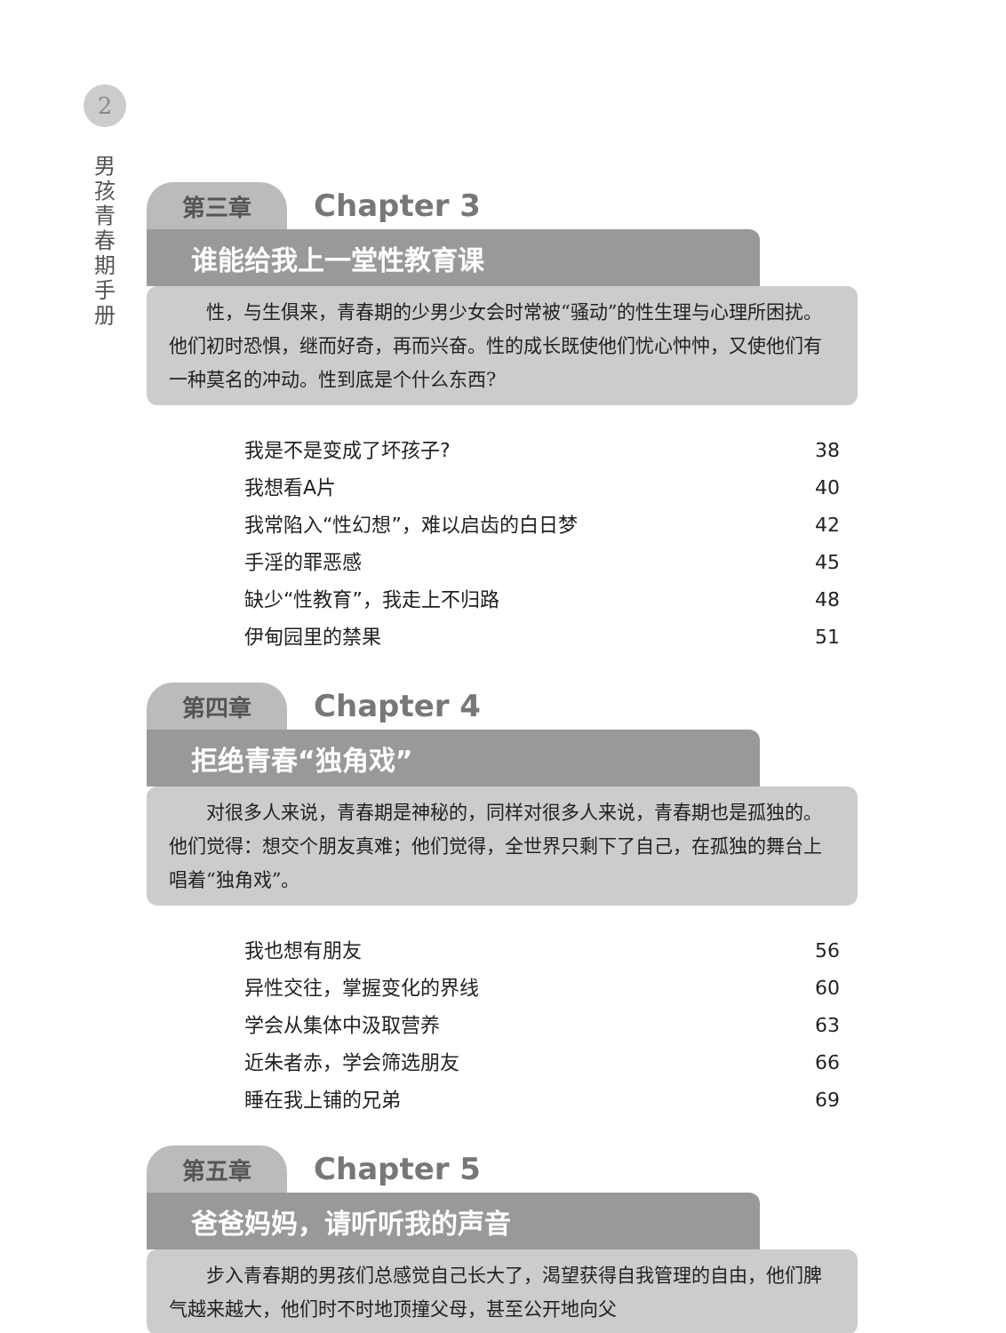2
男孩青春期手册
第三章 Chapter 3
谁能给我上一堂性教育课
性，与生俱来，青春期的少男少女会时常被“骚动”的性生理与心理所困扰。他们初时恐惧，继而好奇，再而兴奋。性的成长既使他们忧心忡忡，又使他们有一种莫名的冲动。性到底是个什么东西?
我是不是变成了坏孩子? 38
我想看A片 40
我常陷入“性幻想”，难以启齿的白日梦 42
手淫的罪恶感 45
缺少“性教育”，我走上不归路 48
伊甸园里的禁果 51
第四章 Chapter 4
拒绝青春“独角戏”
对很多人来说，青春期是神秘的，同样对很多人来说，青春期也是孤独的。他们觉得：想交个朋友真难；他们觉得，全世界只剩下了自己，在孤独的舞台上唱着“独角戏”。
我也想有朋友 56
异性交往，掌握变化的界线 60
学会从集体中汲取营养 63
近朱者赤，学会筛选朋友 66
睡在我上铺的兄弟 69
第五章 Chapter 5
爸爸妈妈，请听听我的声音
步入青春期的男孩们总感觉自己长大了，渴望获得自我管理的自由，他们脾气越来越大，他们时不时地顶撞父母，甚至公开地向父